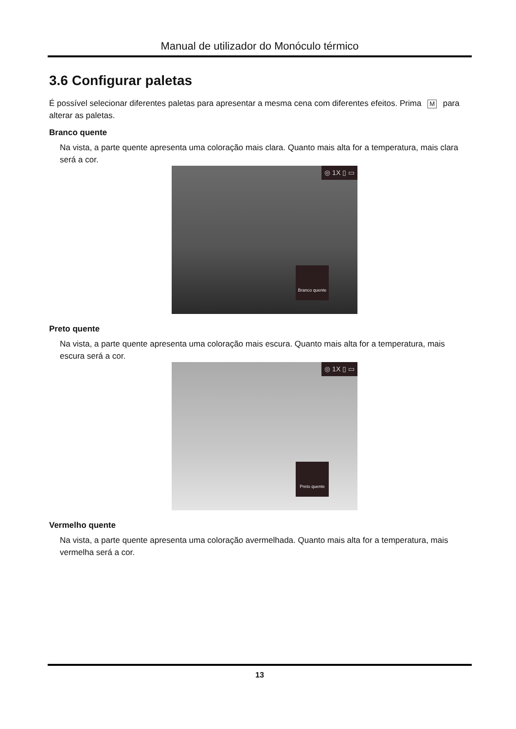Manual de utilizador do Monóculo térmico
3.6 Configurar paletas
É possível selecionar diferentes paletas para apresentar a mesma cena com diferentes efeitos. Prima M para alterar as paletas.
Branco quente
Na vista, a parte quente apresenta uma coloração mais clara. Quanto mais alta for a temperatura, mais clara será a cor.
◎ 1X ▯ ▭
Branco quente
Preto quente
Na vista, a parte quente apresenta uma coloração mais escura. Quanto mais alta for a temperatura, mais escura será a cor.
◎ 1X ▯ ▭
Preto quente
Vermelho quente
Na vista, a parte quente apresenta uma coloração avermelhada. Quanto mais alta for a temperatura, mais vermelha será a cor.
13